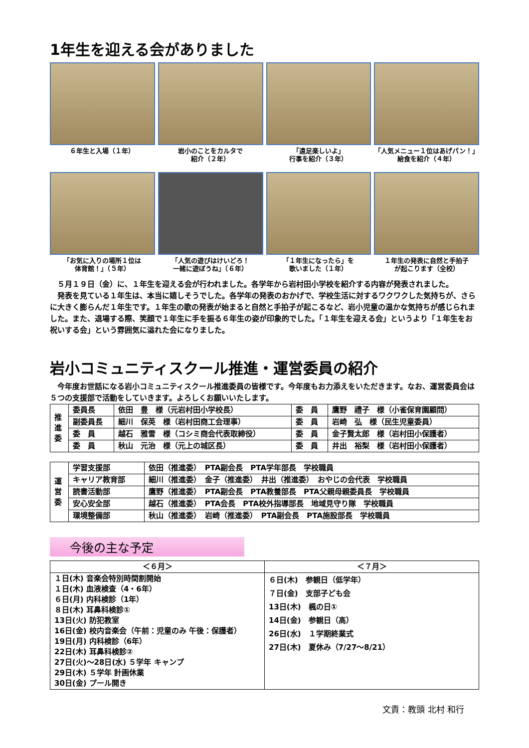1年生を迎える会がありました
６年生と入場（１年）
岩小のことをカルタで
紹介（２年）
「遠足楽しいよ」
行事を紹介（３年）
「人気メニュー１位はあげパン！」
給食を紹介（４年）
「お気に入りの場所１位は
体育館！」（５年）
「人気の遊びはけいどろ！
一緒に遊ぼうね」（６年）
「１年生になったら」を
歌いました（１年）
１年生の発表に自然と手拍子
が起こります（全校）
　５月１９日（金）に、１年生を迎える会が行われました。各学年から岩村田小学校を紹介する内容が発表されました。
　発表を見ている１年生は、本当に嬉しそうでした。各学年の発表のおかげで、学校生活に対するワクワクした気持ちが、さらに大きく膨らんだ１年生です。１年生の歌の発表が始まると自然と手拍子が起こるなど、岩小児童の温かな気持ちが感じられました。また、退場する際、笑顔で１年生に手を振る６年生の姿が印象的でした。「１年生を迎える会」というより「１年生をお祝いする会」という雰囲気に溢れた会になりました。
岩小コミュニティスクール推進・運営委員の紹介
　今年度お世話になる岩小コミュニティスクール推進委員の皆様です。今年度もお力添えをいただきます。なお、運営委員会は５つの支援部で活動をしていきます。よろしくお願いいたします。
| 推 進 委 | 委員長 | 依田 豊 様（元岩村田小学校長） | 委 員 | 鷹野 禮子 様（小雀保育園顧問） |
| | 副委員長 | 細川 保英 様（岩村田商工会理事） | 委 員 | 岩崎 弘 様（民生児童委員） |
| | 委 員 | 越石 雅雪 様（コシミ商会代表取締役） | 委 員 | 金子賢太郎 様（岩村田小保護者） |
| | 委 員 | 秋山 元治 様（元上の城区長） | 委 員 | 井出 裕梨 様（岩村田小保護者） |
| 運 営 委 | 学習支援部 | 依田（推進委） PTA副会長 PTA学年部長 学校職員 |
| | キャリア教育部 | 細川（推進委） 金子（推進委） 井出（推進委） おやじの会代表 学校職員 |
| | 読書活動部 | 鷹野（推進委） PTA副会長 PTA教養部長 PTA父親母親委員長 学校職員 |
| | 安心安全部 | 越石（推進委） PTA会長 PTA校外指導部長 地域見守り隊 学校職員 |
| | 環境整備部 | 秋山（推進委） 岩崎（推進委） PTA副会長 PTA施設部長 学校職員 |
今後の主な予定
| ＜６月＞ | ＜７月＞ |
| １日(木) 音楽会特別時間割開始 １日(木) 血液検査（4・6年） ６日(月) 内科検診（1年） ８日(木) 耳鼻科検診① 13日(火) 防犯教室 16日(金) 校内音楽会（午前：児童のみ 午後：保護者） 19日(月) 内科検診（6年） 22日(木) 耳鼻科検診② 27日(火)～28日(水) ５学年 キャンプ 29日(木) ５学年 計画休業 30日(金) プール開き | ６日(木) 参観日（低学年） ７日(金) 支部子ども会 13日(木) 楓の日① 14日(金) 参観日（高） 26日(水) １学期終業式 27日(木) 夏休み（7/27～8/21） |
文責：教頭 北村 和行